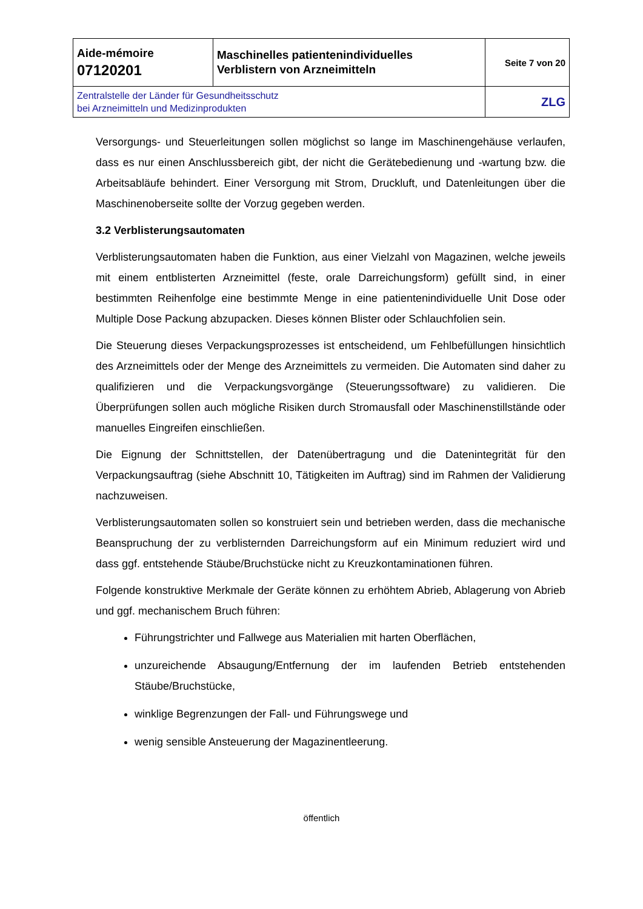| Aide-mémoire 07120201 | Maschinelles patientenindividuelles Verblistern von Arzneimitteln | Seite 7 von 20 |
| Zentralstelle der Länder für Gesundheitsschutz bei Arzneimitteln und Medizinprodukten | | ZLG |
Versorgungs- und Steuerleitungen sollen möglichst so lange im Maschinengehäuse verlaufen, dass es nur einen Anschlussbereich gibt, der nicht die Gerätebedienung und -wartung bzw. die Arbeitsabläufe behindert. Einer Versorgung mit Strom, Druckluft, und Datenleitungen über die Maschinenoberseite sollte der Vorzug gegeben werden.
3.2 Verblisterungsautomaten
Verblisterungsautomaten haben die Funktion, aus einer Vielzahl von Magazinen, welche jeweils mit einem entblisterten Arzneimittel (feste, orale Darreichungsform) gefüllt sind, in einer bestimmten Reihenfolge eine bestimmte Menge in eine patientenindividuelle Unit Dose oder Multiple Dose Packung abzupacken. Dieses können Blister oder Schlauchfolien sein.
Die Steuerung dieses Verpackungsprozesses ist entscheidend, um Fehlbefüllungen hinsichtlich des Arzneimittels oder der Menge des Arzneimittels zu vermeiden. Die Automaten sind daher zu qualifizieren und die Verpackungsvorgänge (Steuerungssoftware) zu validieren. Die Überprüfungen sollen auch mögliche Risiken durch Stromausfall oder Maschinenstillstände oder manuelles Eingreifen einschließen.
Die Eignung der Schnittstellen, der Datenübertragung und die Datenintegrität für den Verpackungsauftrag (siehe Abschnitt 10, Tätigkeiten im Auftrag) sind im Rahmen der Validierung nachzuweisen.
Verblisterungsautomaten sollen so konstruiert sein und betrieben werden, dass die mechanische Beanspruchung der zu verblisternden Darreichungsform auf ein Minimum reduziert wird und dass ggf. entstehende Stäube/Bruchstücke nicht zu Kreuzkontaminationen führen.
Folgende konstruktive Merkmale der Geräte können zu erhöhtem Abrieb, Ablagerung von Abrieb und ggf. mechanischem Bruch führen:
Führungstrichter und Fallwege aus Materialien mit harten Oberflächen,
unzureichende Absaugung/Entfernung der im laufenden Betrieb entstehenden Stäube/Bruchstücke,
winklige Begrenzungen der Fall- und Führungswege und
wenig sensible Ansteuerung der Magazinentleerung.
öffentlich